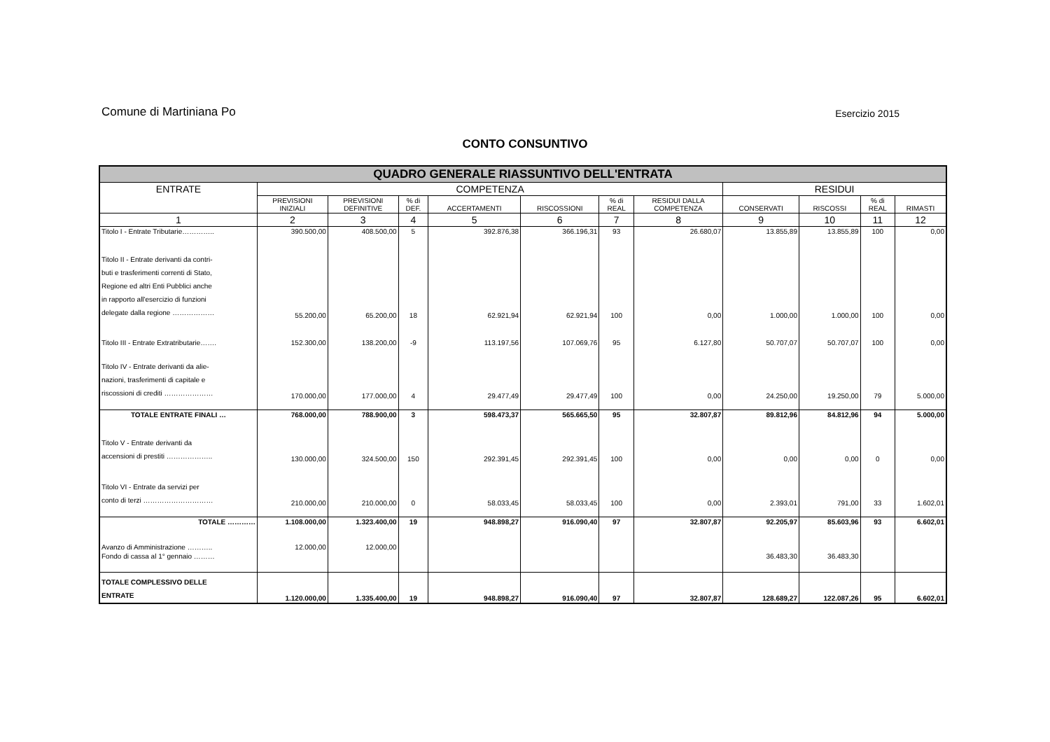Comune di Martiniana Po Esercizio 2015
CONTO CONSUNTIVO
| QUADRO GENERALE RIASSUNTIVO DELL'ENTRATA | | | | | | | | | | | |
| --- | --- | --- | --- | --- | --- | --- | --- | --- | --- | --- | --- |
| ENTRATE | COMPETENZA | | | | | | | RESIDUI | | | |
| | PREVISIONI INIZIALI | PREVISIONI DEFINITIVE | % di DEF. | ACCERTAMENTI | RISCOSSIONI | % di REAL | RESIDUI DALLA COMPETENZA | CONSERVATI | RISCOSSI | % di REAL | RIMASTI |
| 1 | 2 | 3 | 4 | 5 | 6 | 7 | 8 | 9 | 10 | 11 | 12 |
| Titolo I - Entrate Tributarie………….. | 390.500,00 | 408.500,00 | 5 | 392.876,38 | 366.196,31 | 93 | 26.680,07 | 13.855,89 | 13.855,89 | 100 | 0,00 |
| Titolo II - Entrate derivanti da contri- buti e trasferimenti correnti di Stato, Regione ed altri Enti Pubblici anche in rapporto all'esercizio di funzioni delegate dalla regione ……………… | 55.200,00 | 65.200,00 | 18 | 62.921,94 | 62.921,94 | 100 | 0,00 | 1.000,00 | 1.000,00 | 100 | 0,00 |
| Titolo III - Entrate Extratributarie……. | 152.300,00 | 138.200,00 | -9 | 113.197,56 | 107.069,76 | 95 | 6.127,80 | 50.707,07 | 50.707,07 | 100 | 0,00 |
| Titolo IV - Entrate derivanti da alie- nazioni, trasferimenti di capitale e riscossioni di crediti ………………… | 170.000,00 | 177.000,00 | 4 | 29.477,49 | 29.477,49 | 100 | 0,00 | 24.250,00 | 19.250,00 | 79 | 5.000,00 |
| TOTALE ENTRATE FINALI … | 768.000,00 | 788.900,00 | 3 | 598.473,37 | 565.665,50 | 95 | 32.807,87 | 89.812,96 | 84.812,96 | 94 | 5.000,00 |
| Titolo V - Entrate derivanti da accensioni di prestiti ……………….. | 130.000,00 | 324.500,00 | 150 | 292.391,45 | 292.391,45 | 100 | 0,00 | 0,00 | 0,00 | 0 | 0,00 |
| Titolo VI - Entrate da servizi per conto di terzi ………………………… | 210.000,00 | 210.000,00 | 0 | 58.033,45 | 58.033,45 | 100 | 0,00 | 2.393,01 | 791,00 | 33 | 1.602,01 |
| TOTALE ………… | 1.108.000,00 | 1.323.400,00 | 19 | 948.898,27 | 916.090,40 | 97 | 32.807,87 | 92.205,97 | 85.603,96 | 93 | 6.602,01 |
| Avanzo di Amministrazione ……….. | 12.000,00 | 12.000,00 | | | | | | | | | |
| Fondo di cassa al 1° gennaio ……… | | | | | | | | 36.483,30 | 36.483,30 | | |
| TOTALE COMPLESSIVO DELLE ENTRATE | 1.120.000,00 | 1.335.400,00 | 19 | 948.898,27 | 916.090,40 | 97 | 32.807,87 | 128.689,27 | 122.087,26 | 95 | 6.602,01 |